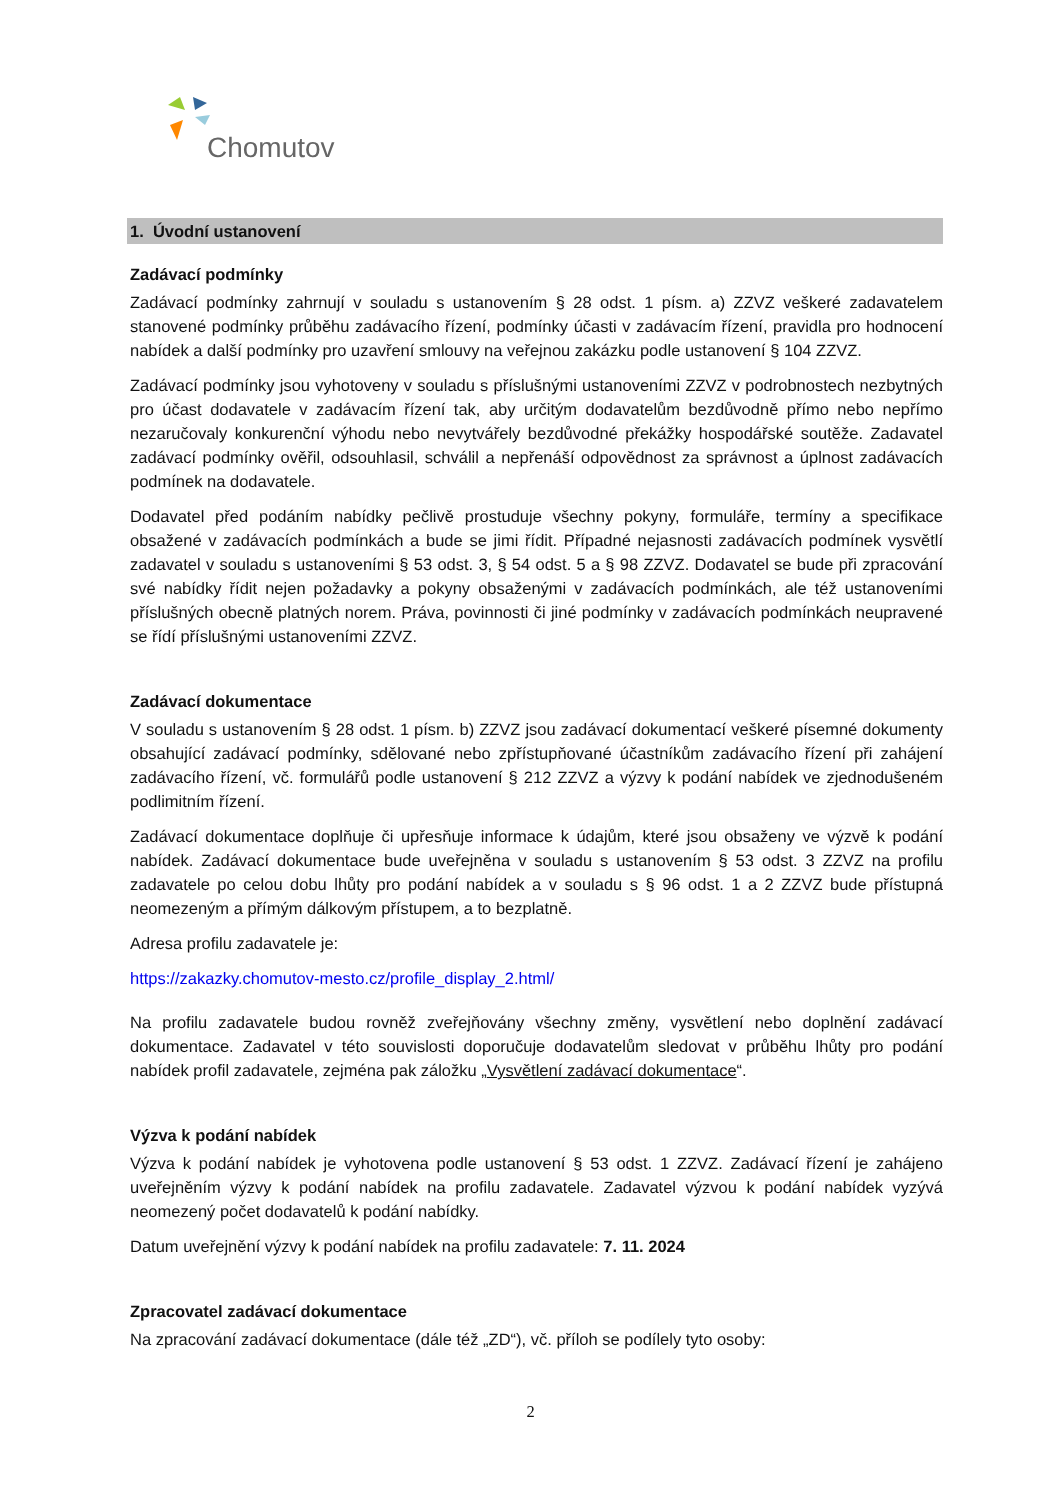Chomutov
1. Úvodní ustanovení
Zadávací podmínky
Zadávací podmínky zahrnují v souladu s ustanovením § 28 odst. 1 písm. a) ZZVZ veškeré zadavatelem stanovené podmínky průběhu zadávacího řízení, podmínky účasti v zadávacím řízení, pravidla pro hodnocení nabídek a další podmínky pro uzavření smlouvy na veřejnou zakázku podle ustanovení § 104 ZZVZ.
Zadávací podmínky jsou vyhotoveny v souladu s příslušnými ustanoveními ZZVZ v podrobnostech nezbytných pro účast dodavatele v zadávacím řízení tak, aby určitým dodavatelům bezdůvodně přímo nebo nepřímo nezaručovaly konkurenční výhodu nebo nevytvářely bezdůvodné překážky hospodářské soutěže. Zadavatel zadávací podmínky ověřil, odsouhlasil, schválil a nepřenáší odpovědnost za správnost a úplnost zadávacích podmínek na dodavatele.
Dodavatel před podáním nabídky pečlivě prostuduje všechny pokyny, formuláře, termíny a specifikace obsažené v zadávacích podmínkách a bude se jimi řídit. Případné nejasnosti zadávacích podmínek vysvětlí zadavatel v souladu s ustanoveními § 53 odst. 3, § 54 odst. 5 a § 98 ZZVZ. Dodavatel se bude při zpracování své nabídky řídit nejen požadavky a pokyny obsaženými v zadávacích podmínkách, ale též ustanoveními příslušných obecně platných norem. Práva, povinnosti či jiné podmínky v zadávacích podmínkách neupravené se řídí příslušnými ustanoveními ZZVZ.
Zadávací dokumentace
V souladu s ustanovením § 28 odst. 1 písm. b) ZZVZ jsou zadávací dokumentací veškeré písemné dokumenty obsahující zadávací podmínky, sdělované nebo zpřístupňované účastníkům zadávacího řízení při zahájení zadávacího řízení, vč. formulářů podle ustanovení § 212 ZZVZ a výzvy k podání nabídek ve zjednodušeném podlimitním řízení.
Zadávací dokumentace doplňuje či upřesňuje informace k údajům, které jsou obsaženy ve výzvě k podání nabídek. Zadávací dokumentace bude uveřejněna v souladu s ustanovením § 53 odst. 3 ZZVZ na profilu zadavatele po celou dobu lhůty pro podání nabídek a v souladu s § 96 odst. 1 a 2 ZZVZ bude přístupná neomezeným a přímým dálkovým přístupem, a to bezplatně.
Adresa profilu zadavatele je:
https://zakazky.chomutov-mesto.cz/profile_display_2.html/
Na profilu zadavatele budou rovněž zveřejňovány všechny změny, vysvětlení nebo doplnění zadávací dokumentace. Zadavatel v této souvislosti doporučuje dodavatelům sledovat v průběhu lhůty pro podání nabídek profil zadavatele, zejména pak záložku „Vysvětlení zadávací dokumentace“.
Výzva k podání nabídek
Výzva k podání nabídek je vyhotovena podle ustanovení § 53 odst. 1 ZZVZ. Zadávací řízení je zahájeno uveřejněním výzvy k podání nabídek na profilu zadavatele. Zadavatel výzvou k podání nabídek vyzývá neomezený počet dodavatelů k podání nabídky.
Datum uveřejnění výzvy k podání nabídek na profilu zadavatele: 7. 11. 2024
Zpracovatel zadávací dokumentace
Na zpracování zadávací dokumentace (dále též „ZD“), vč. příloh se podílely tyto osoby:
2